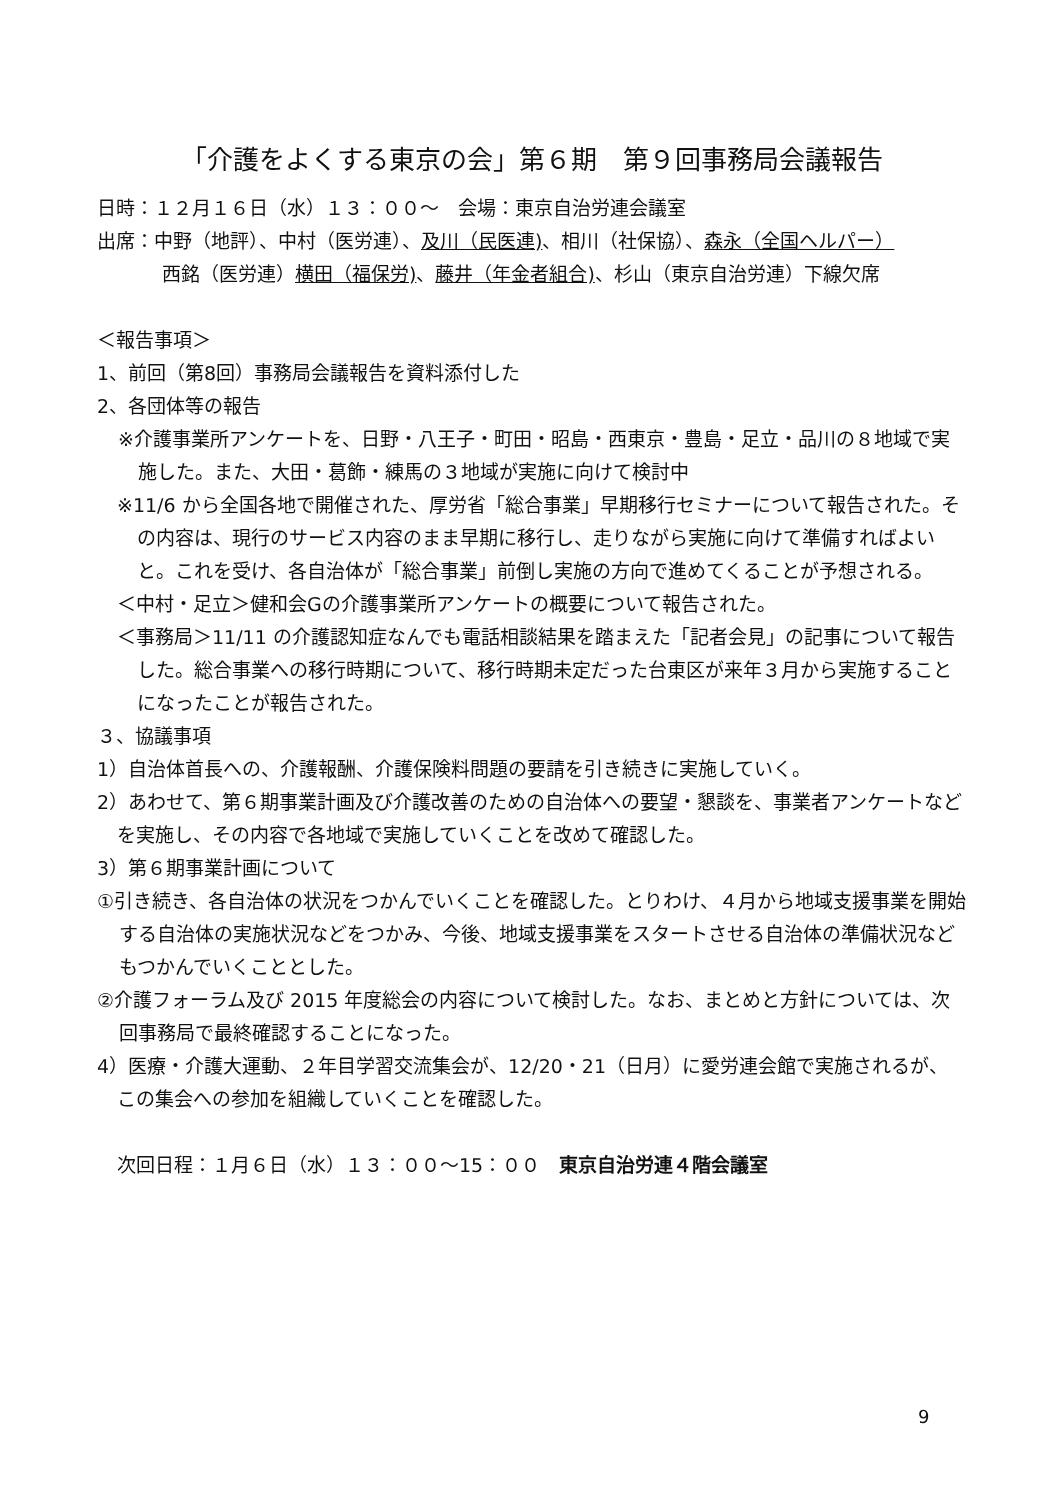「介護をよくする東京の会」第６期　第９回事務局会議報告
日時：１２月１６日（水）１３：００～　会場：東京自治労連会議室
出席：中野（地評）、中村（医労連）、及川（民医連)、相川（社保協）、森永（全国ヘルパー）
西銘（医労連）横田（福保労)、藤井（年金者組合)、杉山（東京自治労連）下線欠席
＜報告事項＞
1、前回（第8回）事務局会議報告を資料添付した
2、各団体等の報告
※介護事業所アンケートを、日野・八王子・町田・昭島・西東京・豊島・足立・品川の８地域で実施した。また、大田・葛飾・練馬の３地域が実施に向けて検討中
※11/6 から全国各地で開催された、厚労省「総合事業」早期移行セミナーについて報告された。その内容は、現行のサービス内容のまま早期に移行し、走りながら実施に向けて準備すればよいと。これを受け、各自治体が「総合事業」前倒し実施の方向で進めてくることが予想される。
＜中村・足立＞健和会Gの介護事業所アンケートの概要について報告された。
＜事務局＞11/11 の介護認知症なんでも電話相談結果を踏まえた「記者会見」の記事について報告した。総合事業への移行時期について、移行時期未定だった台東区が来年３月から実施することになったことが報告された。
３、協議事項
1）自治体首長への、介護報酬、介護保険料問題の要請を引き続きに実施していく。
2）あわせて、第６期事業計画及び介護改善のための自治体への要望・懇談を、事業者アンケートなどを実施し、その内容で各地域で実施していくことを改めて確認した。
3）第６期事業計画について
①引き続き、各自治体の状況をつかんでいくことを確認した。とりわけ、４月から地域支援事業を開始する自治体の実施状況などをつかみ、今後、地域支援事業をスタートさせる自治体の準備状況などもつかんでいくこととした。
②介護フォーラム及び 2015 年度総会の内容について検討した。なお、まとめと方針については、次回事務局で最終確認することになった。
4）医療・介護大運動、２年目学習交流集会が、12/20・21（日月）に愛労連会館で実施されるが、この集会への参加を組織していくことを確認した。
次回日程：１月６日（水）１３：００～15：００　東京自治労連４階会議室
9